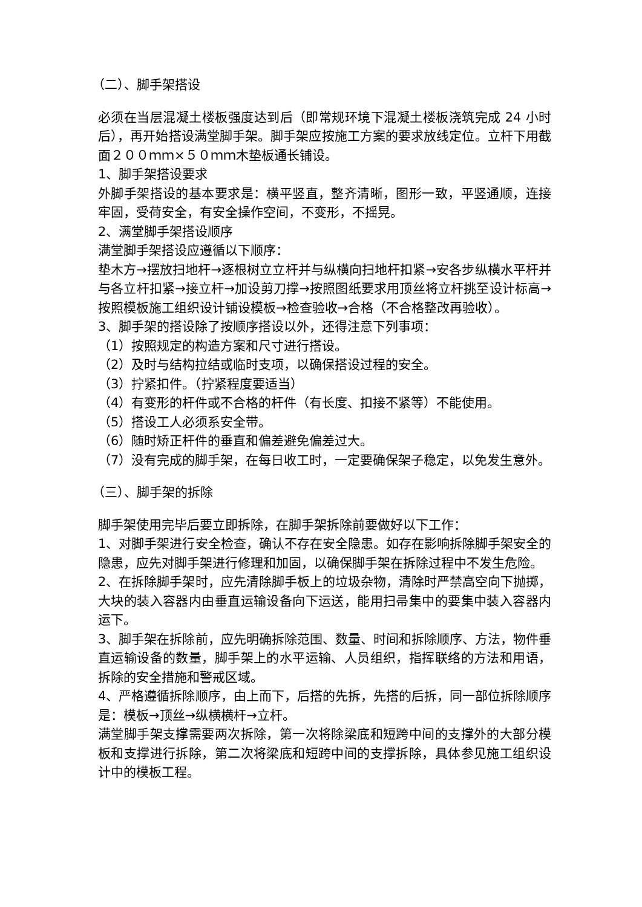（二）、脚手架搭设
必须在当层混凝土楼板强度达到后（即常规环境下混凝土楼板浇筑完成 24 小时后），再开始搭设满堂脚手架。脚手架应按施工方案的要求放线定位。立杆下用截面２００ｍｍ×５０ｍｍ木垫板通长铺设。
1、脚手架搭设要求
外脚手架搭设的基本要求是：横平竖直，整齐清晰，图形一致，平竖通顺，连接牢固，受荷安全，有安全操作空间，不变形，不摇晃。
2、满堂脚手架搭设顺序
满堂脚手架搭设应遵循以下顺序：
垫木方→摆放扫地杆→逐根树立立杆并与纵横向扫地杆扣紧→安各步纵横水平杆并与各立杆扣紧→接立杆→加设剪刀撑→按照图纸要求用顶丝将立杆挑至设计标高→按照模板施工组织设计铺设模板→检查验收→合格（不合格整改再验收）。
3、脚手架的搭设除了按顺序搭设以外，还得注意下列事项：
（1）按照规定的构造方案和尺寸进行搭设。
（2）及时与结构拉结或临时支项，以确保搭设过程的安全。
（3）拧紧扣件。（拧紧程度要适当）
（4）有变形的杆件或不合格的杆件（有长度、扣接不紧等）不能使用。
（5）搭设工人必须系安全带。
（6）随时矫正杆件的垂直和偏差避免偏差过大。
（7）没有完成的脚手架，在每日收工时，一定要确保架子稳定，以免发生意外。
（三）、脚手架的拆除
脚手架使用完毕后要立即拆除，在脚手架拆除前要做好以下工作：
1、对脚手架进行安全检查，确认不存在安全隐患。如存在影响拆除脚手架安全的隐患，应先对脚手架进行修理和加固，以确保脚手架在拆除过程中不发生危险。
2、在拆除脚手架时，应先清除脚手板上的垃圾杂物，清除时严禁高空向下抛掷，大块的装入容器内由垂直运输设备向下运送，能用扫帚集中的要集中装入容器内运下。
3、脚手架在拆除前，应先明确拆除范围、数量、时间和拆除顺序、方法，物件垂直运输设备的数量，脚手架上的水平运输、人员组织，指挥联络的方法和用语，拆除的安全措施和警戒区域。
4、严格遵循拆除顺序，由上而下，后搭的先拆，先搭的后拆，同一部位拆除顺序是：模板→顶丝→纵横横杆→立杆。
满堂脚手架支撑需要两次拆除，第一次将除梁底和短跨中间的支撑外的大部分模板和支撑进行拆除，第二次将梁底和短跨中间的支撑拆除，具体参见施工组织设计中的模板工程。